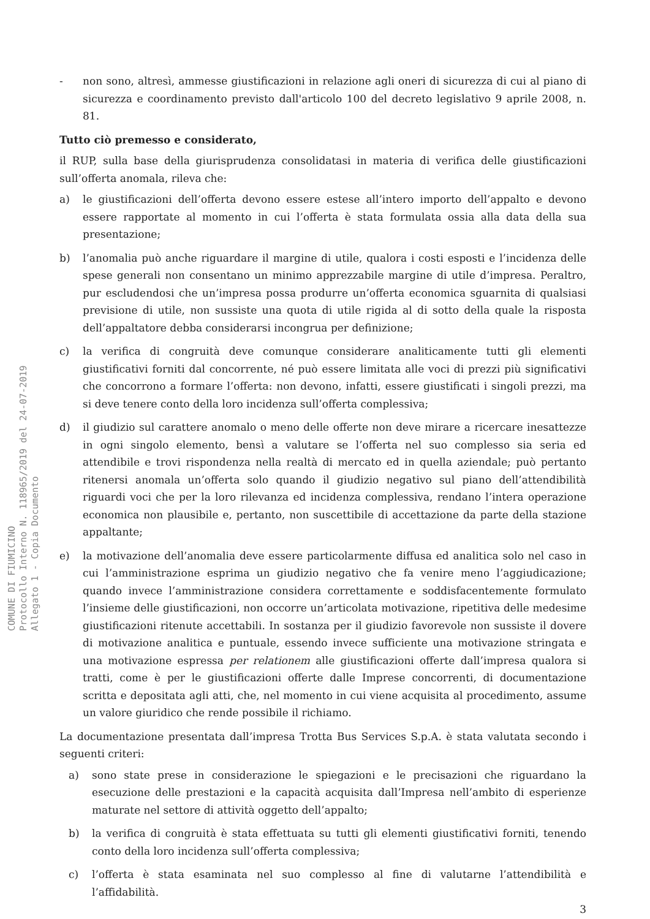COMUNE DI FIUMICINO
Protocollo Interno N. 118965/2019 del 24-07-2019
Allegato 1 - Copia Documento
- non sono, altresì, ammesse giustificazioni in relazione agli oneri di sicurezza di cui al piano di sicurezza e coordinamento previsto dall'articolo 100 del decreto legislativo 9 aprile 2008, n. 81.
Tutto ciò premesso e considerato,
il RUP, sulla base della giurisprudenza consolidatasi in materia di verifica delle giustificazioni sull’offerta anomala, rileva che:
a) le giustificazioni dell’offerta devono essere estese all’intero importo dell’appalto e devono essere rapportate al momento in cui l’offerta è stata formulata ossia alla data della sua presentazione;
b) l’anomalia può anche riguardare il margine di utile, qualora i costi esposti e l’incidenza delle spese generali non consentano un minimo apprezzabile margine di utile d’impresa. Peraltro, pur escludendosi che un’impresa possa produrre un’offerta economica sguarnita di qualsiasi previsione di utile, non sussiste una quota di utile rigida al di sotto della quale la risposta dell’appaltatore debba considerarsi incongrua per definizione;
c) la verifica di congruità deve comunque considerare analiticamente tutti gli elementi giustificativi forniti dal concorrente, né può essere limitata alle voci di prezzi più significativi che concorrono a formare l’offerta: non devono, infatti, essere giustificati i singoli prezzi, ma si deve tenere conto della loro incidenza sull’offerta complessiva;
d) il giudizio sul carattere anomalo o meno delle offerte non deve mirare a ricercare inesattezze in ogni singolo elemento, bensì a valutare se l’offerta nel suo complesso sia seria ed attendibile e trovi rispondenza nella realtà di mercato ed in quella aziendale; può pertanto ritenersi anomala un’offerta solo quando il giudizio negativo sul piano dell’attendibilità riguardi voci che per la loro rilevanza ed incidenza complessiva, rendano l’intera operazione economica non plausibile e, pertanto, non suscettibile di accettazione da parte della stazione appaltante;
e) la motivazione dell’anomalia deve essere particolarmente diffusa ed analitica solo nel caso in cui l’amministrazione esprima un giudizio negativo che fa venire meno l’aggiudicazione; quando invece l’amministrazione considera correttamente e soddisfacentemente formulato l’insieme delle giustificazioni, non occorre un’articolata motivazione, ripetitiva delle medesime giustificazioni ritenute accettabili. In sostanza per il giudizio favorevole non sussiste il dovere di motivazione analitica e puntuale, essendo invece sufficiente una motivazione stringata e una motivazione espressa per relationem alle giustificazioni offerte dall’impresa qualora si tratti, come è per le giustificazioni offerte dalle Imprese concorrenti, di documentazione scritta e depositata agli atti, che, nel momento in cui viene acquisita al procedimento, assume un valore giuridico che rende possibile il richiamo.
La documentazione presentata dall’impresa Trotta Bus Services S.p.A. è stata valutata secondo i seguenti criteri:
a) sono state prese in considerazione le spiegazioni e le precisazioni che riguardano la esecuzione delle prestazioni e la capacità acquisita dall’Impresa nell’ambito di esperienze maturate nel settore di attività oggetto dell’appalto;
b) la verifica di congruità è stata effettuata su tutti gli elementi giustificativi forniti, tenendo conto della loro incidenza sull’offerta complessiva;
c) l’offerta è stata esaminata nel suo complesso al fine di valutarne l’attendibilità e l’affidabilità.
3